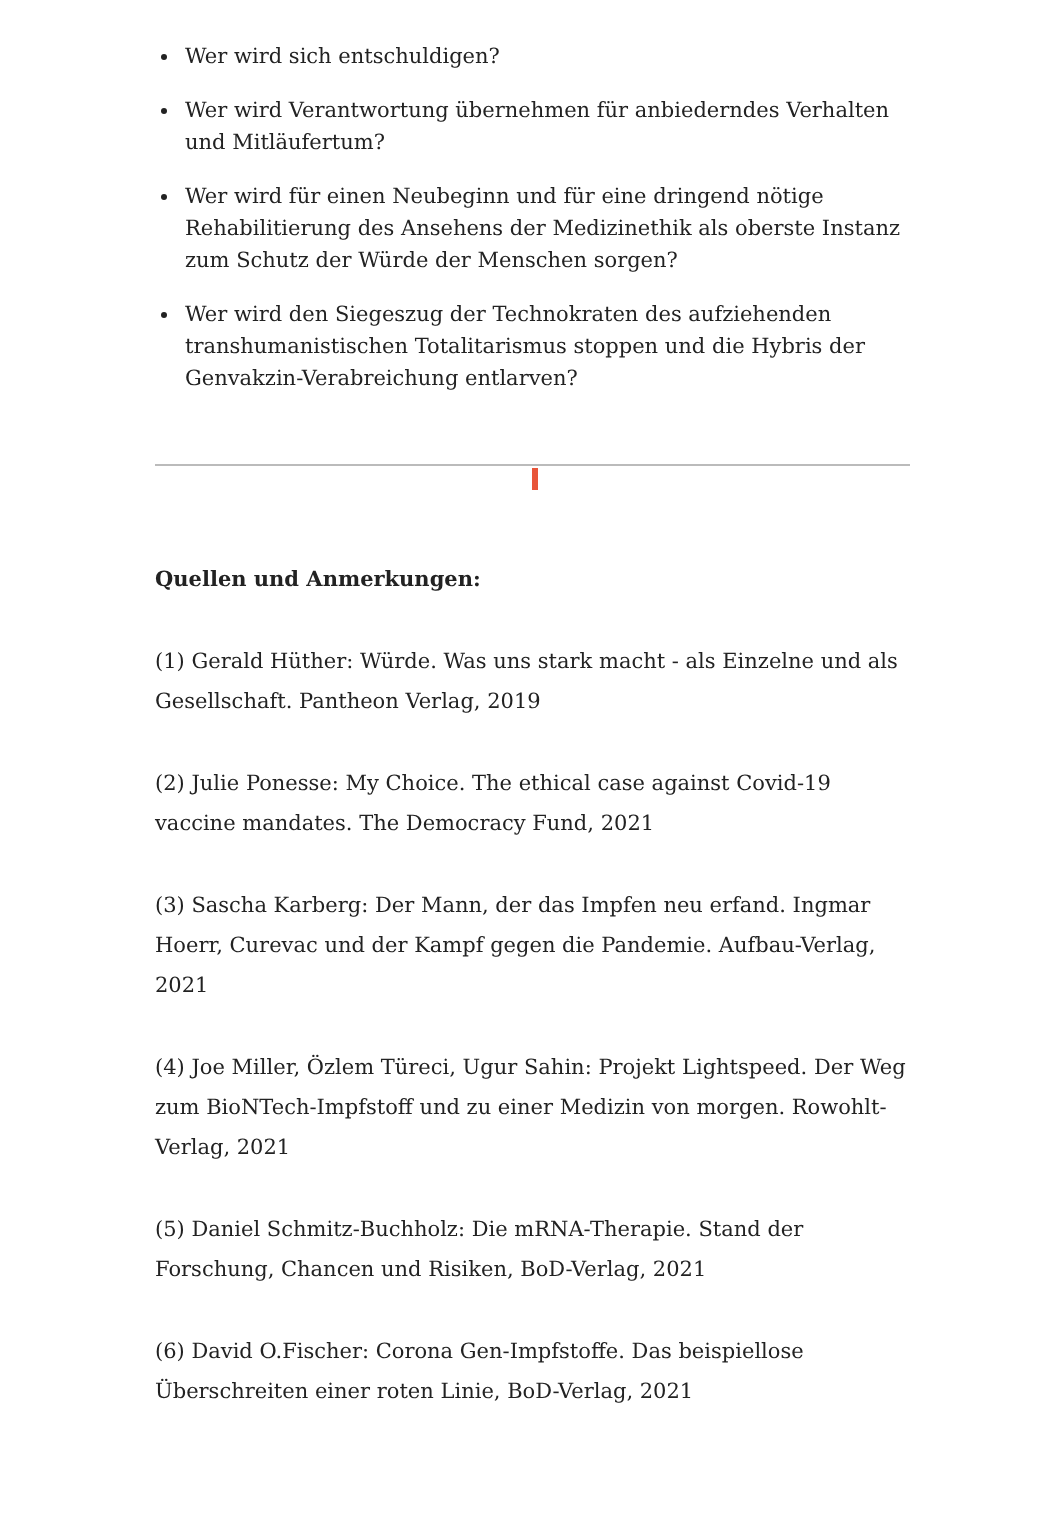Wer wird sich entschuldigen?
Wer wird Verantwortung übernehmen für anbiederndes Verhalten und Mitläufertum?
Wer wird für einen Neubeginn und für eine dringend nötige Rehabilitierung des Ansehens der Medizinethik als oberste Instanz zum Schutz der Würde der Menschen sorgen?
Wer wird den Siegeszug der Technokraten des aufziehenden transhumanistischen Totalitarismus stoppen und die Hybris der Genvakzin-Verabreichung entlarven?
Quellen und Anmerkungen:
(1) Gerald Hüther: Würde. Was uns stark macht - als Einzelne und als Gesellschaft. Pantheon Verlag, 2019
(2) Julie Ponesse: My Choice. The ethical case against Covid-19 vaccine mandates. The Democracy Fund, 2021
(3) Sascha Karberg: Der Mann, der das Impfen neu erfand. Ingmar Hoerr, Curevac und der Kampf gegen die Pandemie. Aufbau-Verlag, 2021
(4) Joe Miller, Özlem Türeci, Ugur Sahin: Projekt Lightspeed. Der Weg zum BioNTech-Impfstoff und zu einer Medizin von morgen. Rowohlt-Verlag, 2021
(5) Daniel Schmitz-Buchholz: Die mRNA-Therapie. Stand der Forschung, Chancen und Risiken, BoD-Verlag, 2021
(6) David O.Fischer: Corona Gen-Impfstoffe. Das beispiellose Überschreiten einer roten Linie, BoD-Verlag, 2021